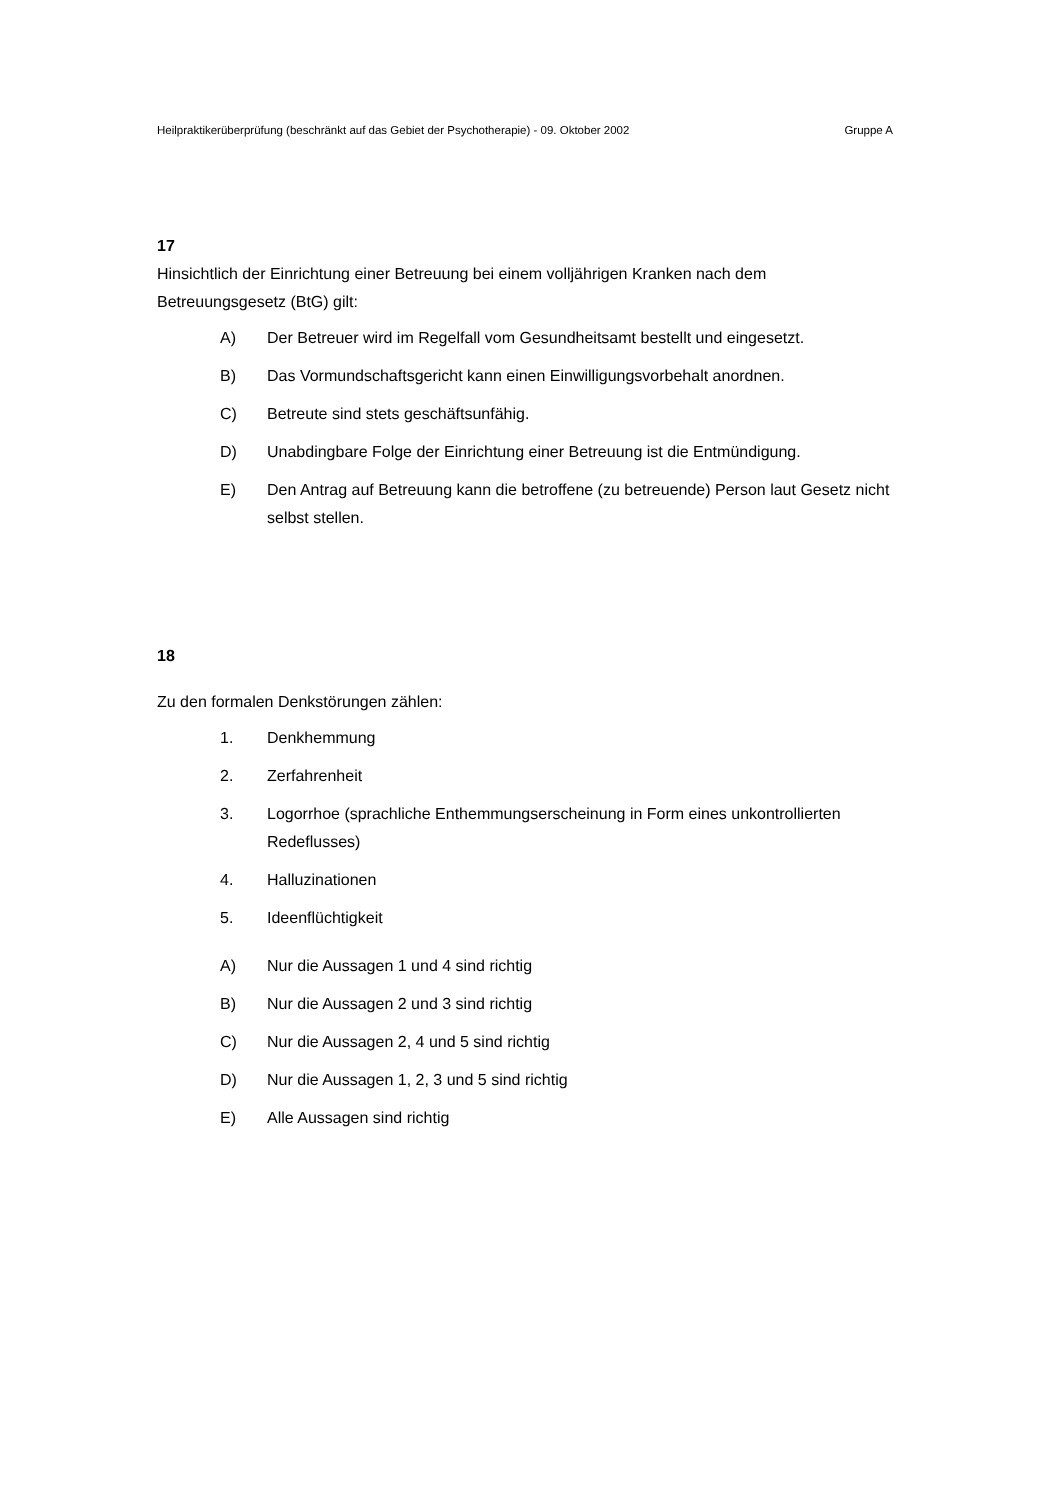Heilpraktikerüberprüfung (beschränkt auf das Gebiet der Psychotherapie) - 09. Oktober 2002 Gruppe A
17
Hinsichtlich der Einrichtung einer Betreuung bei einem volljährigen Kranken nach dem Betreuungsgesetz (BtG) gilt:
A) Der Betreuer wird im Regelfall vom Gesundheitsamt bestellt und eingesetzt.
B) Das Vormundschaftsgericht kann einen Einwilligungsvorbehalt anordnen.
C) Betreute sind stets geschäftsunfähig.
D) Unabdingbare Folge der Einrichtung einer Betreuung ist die Entmündigung.
E) Den Antrag auf Betreuung kann die betroffene (zu betreuende) Person laut Gesetz nicht selbst stellen.
18
Zu den formalen Denkstörungen zählen:
1. Denkhemmung
2. Zerfahrenheit
3. Logorrhoe (sprachliche Enthemmungserscheinung in Form eines unkontrollierten Redeflusses)
4. Halluzinationen
5. Ideenflüchtigkeit
A) Nur die Aussagen 1 und 4 sind richtig
B) Nur die Aussagen 2 und 3 sind richtig
C) Nur die Aussagen 2, 4 und 5 sind richtig
D) Nur die Aussagen 1, 2, 3 und 5 sind richtig
E) Alle Aussagen sind richtig